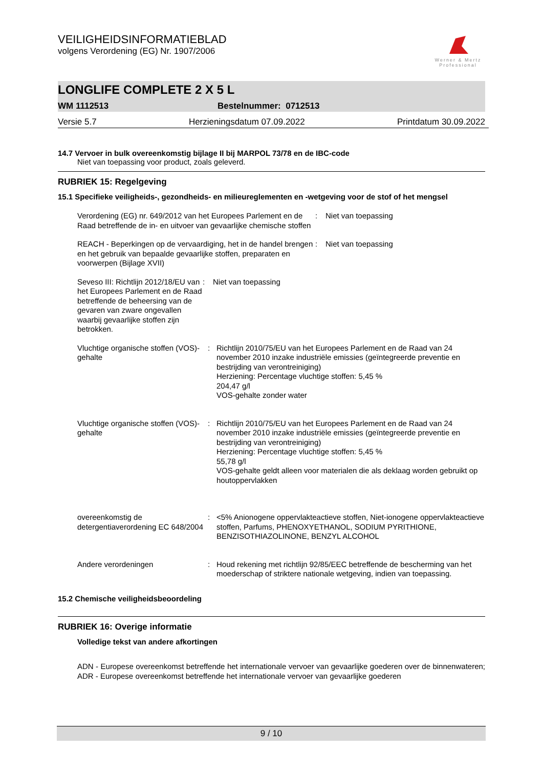VEILIGHEIDSINFORMATIEBLAD
volgens Verordening (EG) Nr. 1907/2006
Werner & Mertz
Professional
LONGLIFE COMPLETE 2 X 5 L
WM 1112513 Bestelnummer: 0712513
Versie 5.7 Herzieningsdatum 07.09.2022 Printdatum 30.09.2022
14.7 Vervoer in bulk overeenkomstig bijlage II bij MARPOL 73/78 en de IBC-code
Niet van toepassing voor product, zoals geleverd.
RUBRIEK 15: Regelgeving
15.1 Specifieke veiligheids-, gezondheids- en milieureglementen en -wetgeving voor de stof of het mengsel
Verordening (EG) nr. 649/2012 van het Europees Parlement en de Raad betreffende de in- en uitvoer van gevaarlijke chemische stoffen
: Niet van toepassing
REACH - Beperkingen op de vervaardiging, het in de handel brengen en het gebruik van bepaalde gevaarlijke stoffen, preparaten en voorwerpen (Bijlage XVII)
: Niet van toepassing
Seveso III: Richtlijn 2012/18/EU van het Europees Parlement en de Raad betreffende de beheersing van de gevaren van zware ongevallen waarbij gevaarlijke stoffen zijn betrokken.
: Niet van toepassing
Vluchtige organische stoffen (VOS)-gehalte
: Richtlijn 2010/75/EU van het Europees Parlement en de Raad van 24 november 2010 inzake industriële emissies (geïntegreerde preventie en bestrijding van verontreiniging)
Herziening: Percentage vluchtige stoffen: 5,45 %
204,47 g/l
VOS-gehalte zonder water
Vluchtige organische stoffen (VOS)-gehalte
: Richtlijn 2010/75/EU van het Europees Parlement en de Raad van 24 november 2010 inzake industriële emissies (geïntegreerde preventie en bestrijding van verontreiniging)
Herziening: Percentage vluchtige stoffen: 5,45 %
55,78 g/l
VOS-gehalte geldt alleen voor materialen die als deklaag worden gebruikt op houtoppervlakken
overeenkomstig de detergentiaverordening EC 648/2004
: <5% Anionogene oppervlakteactieve stoffen, Niet-ionogene oppervlakteactieve stoffen, Parfums, PHENOXYETHANOL, SODIUM PYRITHIONE, BENZISOTHIAZOLINONE, BENZYL ALCOHOL
Andere verordeningen : Houd rekening met richtlijn 92/85/EEC betreffende de bescherming van het moederschap of striktere nationale wetgeving, indien van toepassing.
15.2 Chemische veiligheidsbeoordeling
RUBRIEK 16: Overige informatie
Volledige tekst van andere afkortingen
ADN - Europese overeenkomst betreffende het internationale vervoer van gevaarlijke goederen over de binnenwateren; ADR - Europese overeenkomst betreffende het internationale vervoer van gevaarlijke goederen
9 / 10